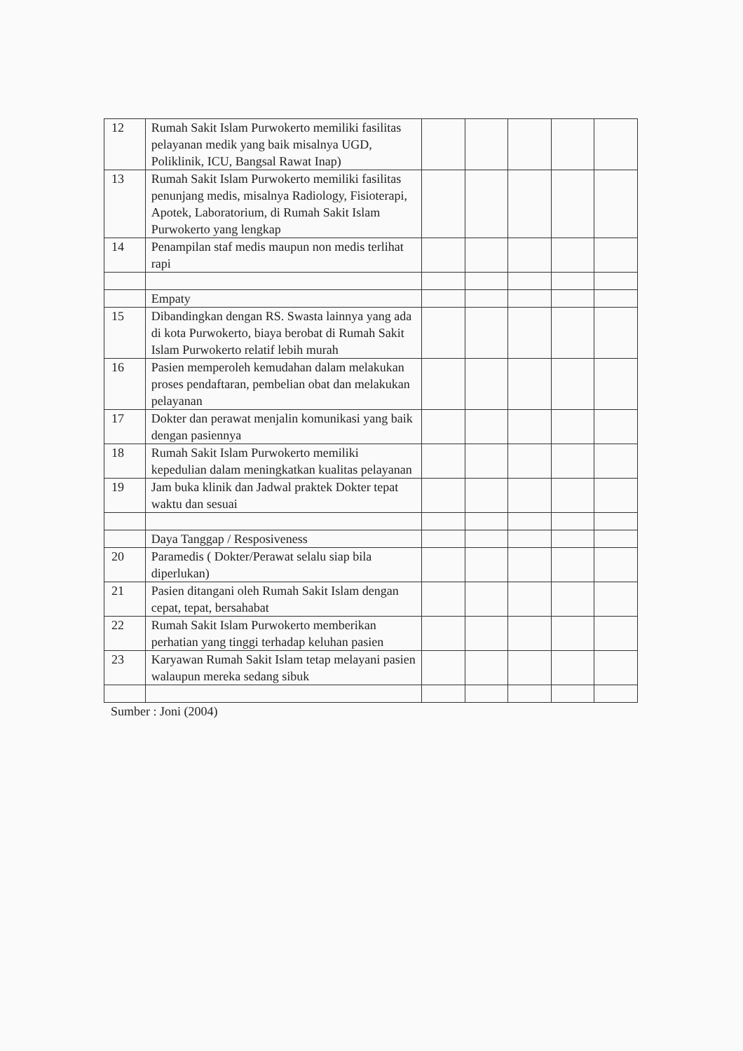| 12 | Rumah Sakit Islam Purwokerto memiliki fasilitas pelayanan medik yang baik misalnya UGD, Poliklinik, ICU, Bangsal Rawat Inap) | | | | | |
| 13 | Rumah Sakit Islam Purwokerto memiliki fasilitas penunjang medis, misalnya Radiology, Fisioterapi, Apotek, Laboratorium, di Rumah Sakit Islam Purwokerto yang lengkap | | | | | |
| 14 | Penampilan staf medis maupun non medis terlihat rapi | | | | | |
| | Empaty | | | | | |
| 15 | Dibandingkan dengan RS. Swasta lainnya yang ada di kota Purwokerto, biaya berobat di Rumah Sakit Islam Purwokerto relatif lebih murah | | | | | |
| 16 | Pasien memperoleh kemudahan dalam melakukan proses pendaftaran, pembelian obat dan melakukan pelayanan | | | | | |
| 17 | Dokter dan perawat menjalin komunikasi yang baik dengan pasiennya | | | | | |
| 18 | Rumah Sakit Islam Purwokerto memiliki kepedulian dalam meningkatkan kualitas pelayanan | | | | | |
| 19 | Jam buka klinik dan Jadwal praktek Dokter tepat waktu dan sesuai | | | | | |
| | Daya Tanggap / Resposiveness | | | | | |
| 20 | Paramedis ( Dokter/Perawat selalu siap bila diperlukan) | | | | | |
| 21 | Pasien ditangani oleh Rumah Sakit Islam dengan cepat, tepat, bersahabat | | | | | |
| 22 | Rumah Sakit Islam Purwokerto memberikan perhatian yang tinggi terhadap keluhan pasien | | | | | |
| 23 | Karyawan Rumah Sakit Islam tetap melayani pasien walaupun mereka sedang sibuk | | | | | |
Sumber : Joni (2004)